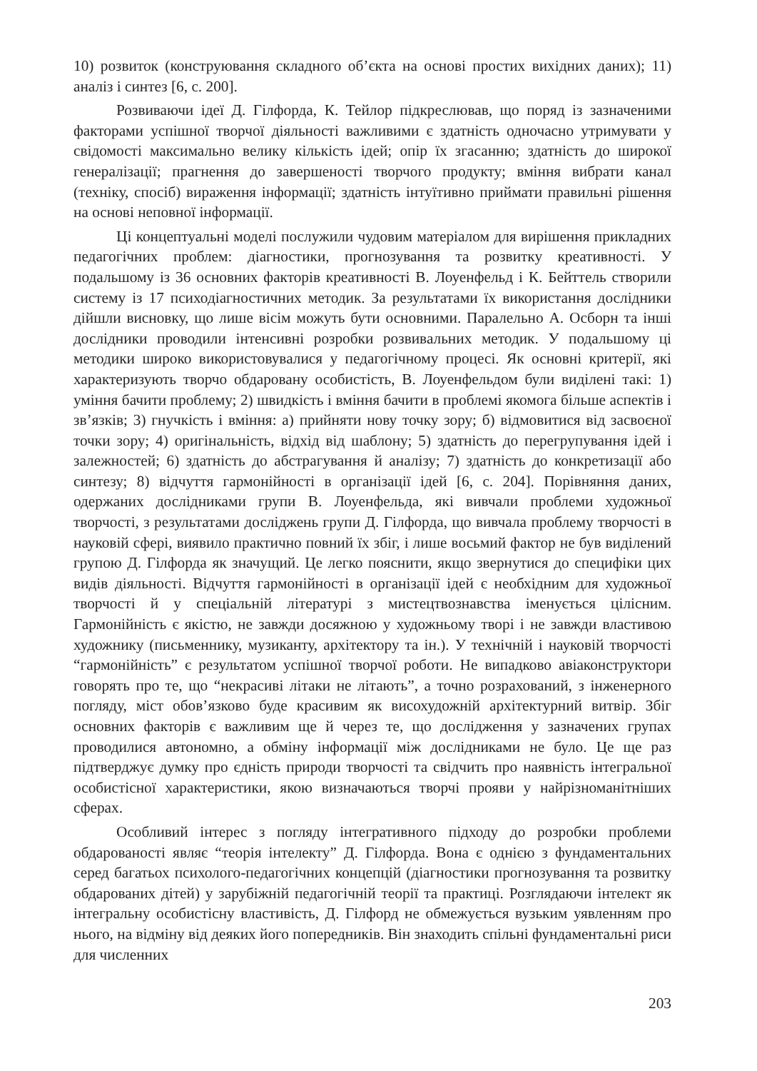10) розвиток (конструювання складного об’єкта на основі простих вихідних даних); 11) аналіз і синтез [6, с. 200].
Розвиваючи ідеї Д. Гілфорда, К. Тейлор підкреслював, що поряд із зазначеними факторами успішної творчої діяльності важливими є здатність одночасно утримувати у свідомості максимально велику кількість ідей; опір їх згасанню; здатність до широкої генералізації; прагнення до завершеності творчого продукту; вміння вибрати канал (техніку, спосіб) вираження інформації; здатність інтуїтивно приймати правильні рішення на основі неповної інформації.
Ці концептуальні моделі послужили чудовим матеріалом для вирішення прикладних педагогічних проблем: діагностики, прогнозування та розвитку креативності. У подальшому із 36 основних факторів креативності В. Лоуенфельд і К. Бейттель створили систему із 17 психодіагностичних методик. За результатами їх використання дослідники дійшли висновку, що лише вісім можуть бути основними. Паралельно А. Осборн та інші дослідники проводили інтенсивні розробки розвивальних методик. У подальшому ці методики широко використовувалися у педагогічному процесі. Як основні критерії, які характеризують творчо обдаровану особистість, В. Лоуенфельдом були виділені такі: 1) уміння бачити проблему; 2) швидкість і вміння бачити в проблемі якомога більше аспектів і зв’язків; 3) гнучкість і вміння: а) прийняти нову точку зору; б) відмовитися від засвоєної точки зору; 4) оригінальність, відхід від шаблону; 5) здатність до перегрупування ідей і залежностей; 6) здатність до абстрагування й аналізу; 7) здатність до конкретизації або синтезу; 8) відчуття гармонійності в організації ідей [6, с. 204]. Порівняння даних, одержаних дослідниками групи В. Лоуенфельда, які вивчали проблеми художньої творчості, з результатами досліджень групи Д. Гілфорда, що вивчала проблему творчості в науковій сфері, виявило практично повний їх збіг, і лише восьмий фактор не був виділений групою Д. Гілфорда як значущий. Це легко пояснити, якщо звернутися до специфіки цих видів діяльності. Відчуття гармонійності в організації ідей є необхідним для художньої творчості й у спеціальній літературі з мистецтвознавства іменується цілісним. Гармонійність є якістю, не завжди досяжною у художньому творі і не завжди властивою художнику (письменнику, музиканту, архітектору та ін.). У технічній і науковій творчості “гармонійність” є результатом успішної творчої роботи. Не випадково авіаконструктори говорять про те, що “некрасиві літаки не літають”, а точно розрахований, з інженерного погляду, міст обов’язково буде красивим як висохудожній архітектурний витвір. Збіг основних факторів є важливим ще й через те, що дослідження у зазначених групах проводилися автономно, а обміну інформації між дослідниками не було. Це ще раз підтверджує думку про єдність природи творчості та свідчить про наявність інтегральної особистісної характеристики, якою визначаються творчі прояви у найрізноманітніших сферах.
Особливий інтерес з погляду інтегративного підходу до розробки проблеми обдарованості являє “теорія інтелекту” Д. Гілфорда. Вона є однією з фундаментальних серед багатьох психолого-педагогічних концепцій (діагностики прогнозування та розвитку обдарованих дітей) у зарубіжній педагогічній теорії та практиці. Розглядаючи інтелект як інтегральну особистісну властивість, Д. Гілфорд не обмежується вузьким уявленням про нього, на відміну від деяких його попередників. Він знаходить спільні фундаментальні риси для численних
203